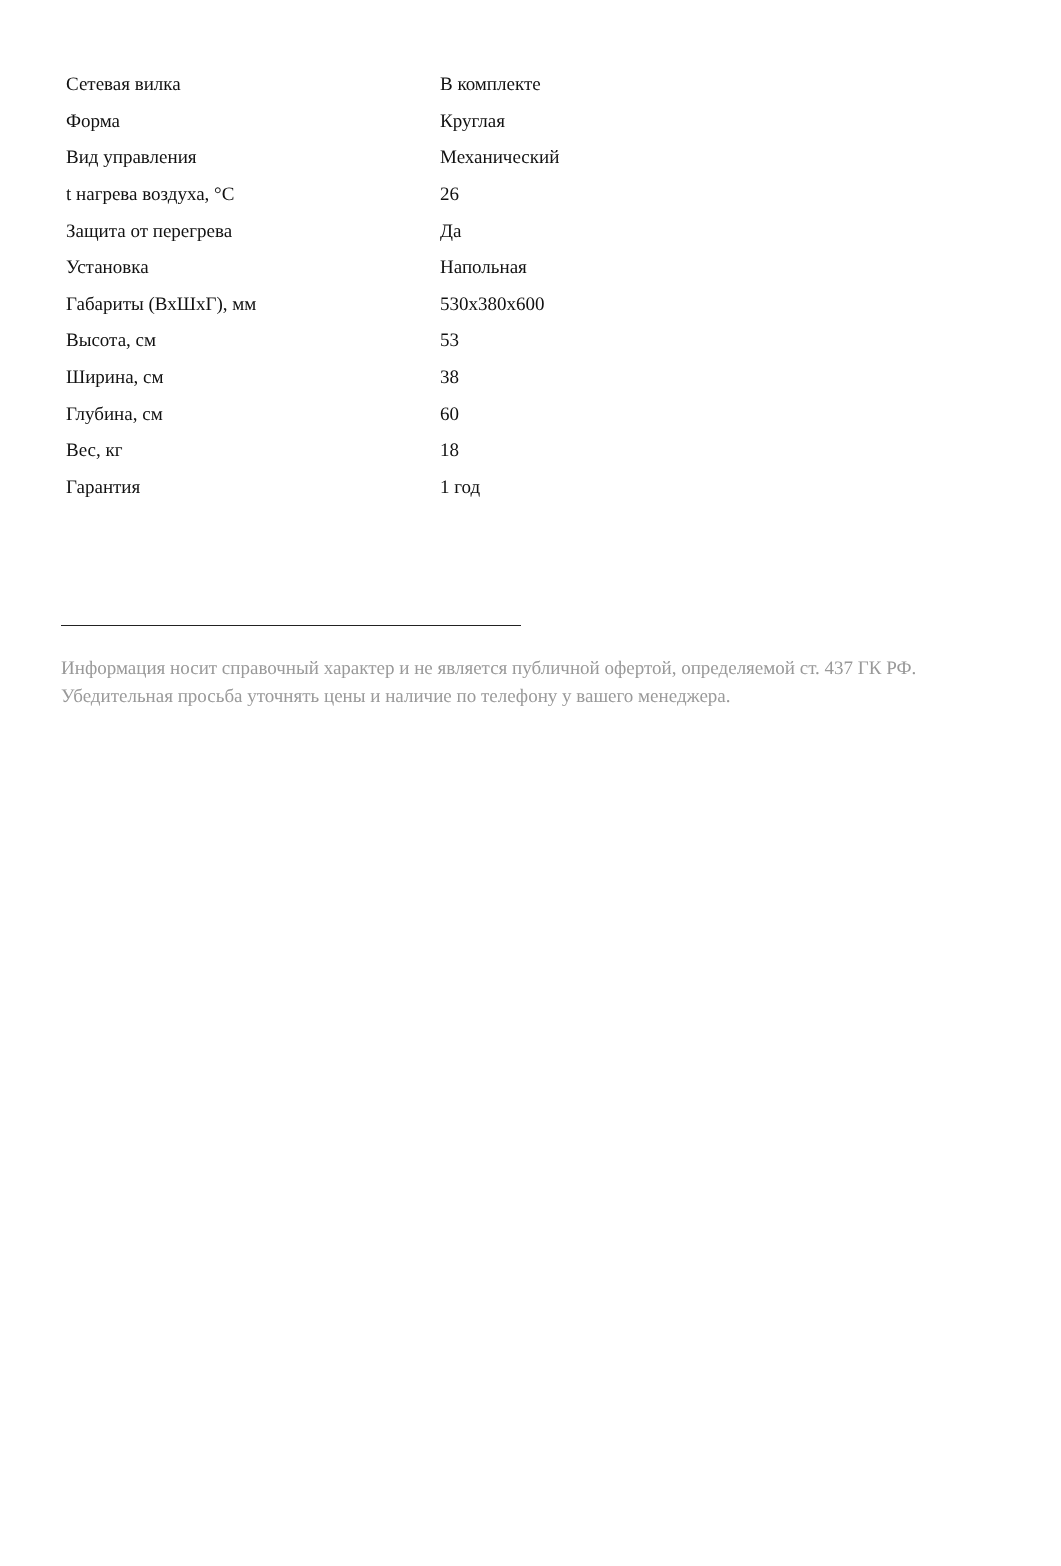| Сетевая вилка | В комплекте |
| Форма | Круглая |
| Вид управления | Механический |
| t нагрева воздуха, °С | 26 |
| Защита от перегрева | Да |
| Установка | Напольная |
| Габариты (ВхШхГ), мм | 530x380x600 |
| Высота, см | 53 |
| Ширина, см | 38 |
| Глубина, см | 60 |
| Вес, кг | 18 |
| Гарантия | 1 год |
Информация носит справочный характер и не является публичной офертой, определяемой ст. 437 ГК РФ. Убедительная просьба уточнять цены и наличие по телефону у вашего менеджера.